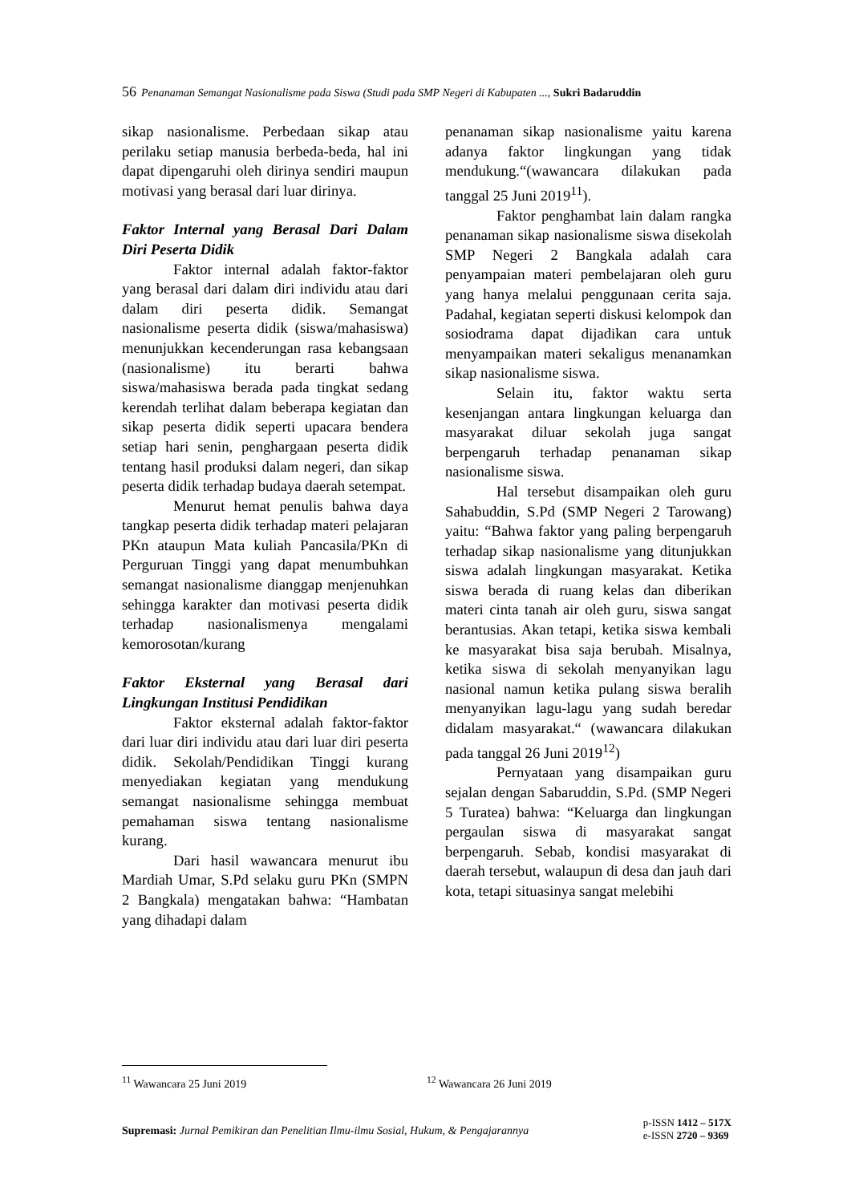56 Penanaman Semangat Nasionalisme pada Siswa (Studi pada SMP Negeri di Kabupaten ..., Sukri Badaruddin
sikap nasionalisme. Perbedaan sikap atau perilaku setiap manusia berbeda-beda, hal ini dapat dipengaruhi oleh dirinya sendiri maupun motivasi yang berasal dari luar dirinya.
Faktor Internal yang Berasal Dari Dalam Diri Peserta Didik
Faktor internal adalah faktor-faktor yang berasal dari dalam diri individu atau dari dalam diri peserta didik. Semangat nasionalisme peserta didik (siswa/mahasiswa) menunjukkan kecenderungan rasa kebangsaan (nasionalisme) itu berarti bahwa siswa/mahasiswa berada pada tingkat sedang kerendah terlihat dalam beberapa kegiatan dan sikap peserta didik seperti upacara bendera setiap hari senin, penghargaan peserta didik tentang hasil produksi dalam negeri, dan sikap peserta didik terhadap budaya daerah setempat.
Menurut hemat penulis bahwa daya tangkap peserta didik terhadap materi pelajaran PKn ataupun Mata kuliah Pancasila/PKn di Perguruan Tinggi yang dapat menumbuhkan semangat nasionalisme dianggap menjenuhkan sehingga karakter dan motivasi peserta didik terhadap nasionalismenya mengalami kemorosotan/kurang
Faktor Eksternal yang Berasal dari Lingkungan Institusi Pendidikan
Faktor eksternal adalah faktor-faktor dari luar diri individu atau dari luar diri peserta didik. Sekolah/Pendidikan Tinggi kurang menyediakan kegiatan yang mendukung semangat nasionalisme sehingga membuat pemahaman siswa tentang nasionalisme kurang.
Dari hasil wawancara menurut ibu Mardiah Umar, S.Pd selaku guru PKn (SMPN 2 Bangkala) mengatakan bahwa: “Hambatan yang dihadapi dalam
penanaman sikap nasionalisme yaitu karena adanya faktor lingkungan yang tidak mendukung.“(wawancara dilakukan pada tanggal 25 Juni 2019<sup>11</sup>).
Faktor penghambat lain dalam rangka penanaman sikap nasionalisme siswa disekolah SMP Negeri 2 Bangkala adalah cara penyampaian materi pembelajaran oleh guru yang hanya melalui penggunaan cerita saja. Padahal, kegiatan seperti diskusi kelompok dan sosiodrama dapat dijadikan cara untuk menyampaikan materi sekaligus menanamkan sikap nasionalisme siswa.
Selain itu, faktor waktu serta kesenjangan antara lingkungan keluarga dan masyarakat diluar sekolah juga sangat berpengaruh terhadap penanaman sikap nasionalisme siswa.
Hal tersebut disampaikan oleh guru Sahabuddin, S.Pd (SMP Negeri 2 Tarowang) yaitu: “Bahwa faktor yang paling berpengaruh terhadap sikap nasionalisme yang ditunjukkan siswa adalah lingkungan masyarakat. Ketika siswa berada di ruang kelas dan diberikan materi cinta tanah air oleh guru, siswa sangat berantusias. Akan tetapi, ketika siswa kembali ke masyarakat bisa saja berubah. Misalnya, ketika siswa di sekolah menyanyikan lagu nasional namun ketika pulang siswa beralih menyanyikan lagu-lagu yang sudah beredar didalam masyarakat.“ (wawancara dilakukan pada tanggal 26 Juni 2019<sup>12</sup>)
Pernyataan yang disampaikan guru sejalan dengan Sabaruddin, S.Pd. (SMP Negeri 5 Turatea) bahwa: “Keluarga dan lingkungan pergaulan siswa di masyarakat sangat berpengaruh. Sebab, kondisi masyarakat di daerah tersebut, walaupun di desa dan jauh dari kota, tetapi situasinya sangat melebihi
<sup>11</sup> Wawancara 25 Juni 2019 <sup>12</sup> Wawancara 26 Juni 2019
Supremasi: Jurnal Pemikiran dan Penelitian Ilmu-ilmu Sosial, Hukum, & Pengajarannya
p-ISSN 1412 – 517X
e-ISSN 2720 – 9369